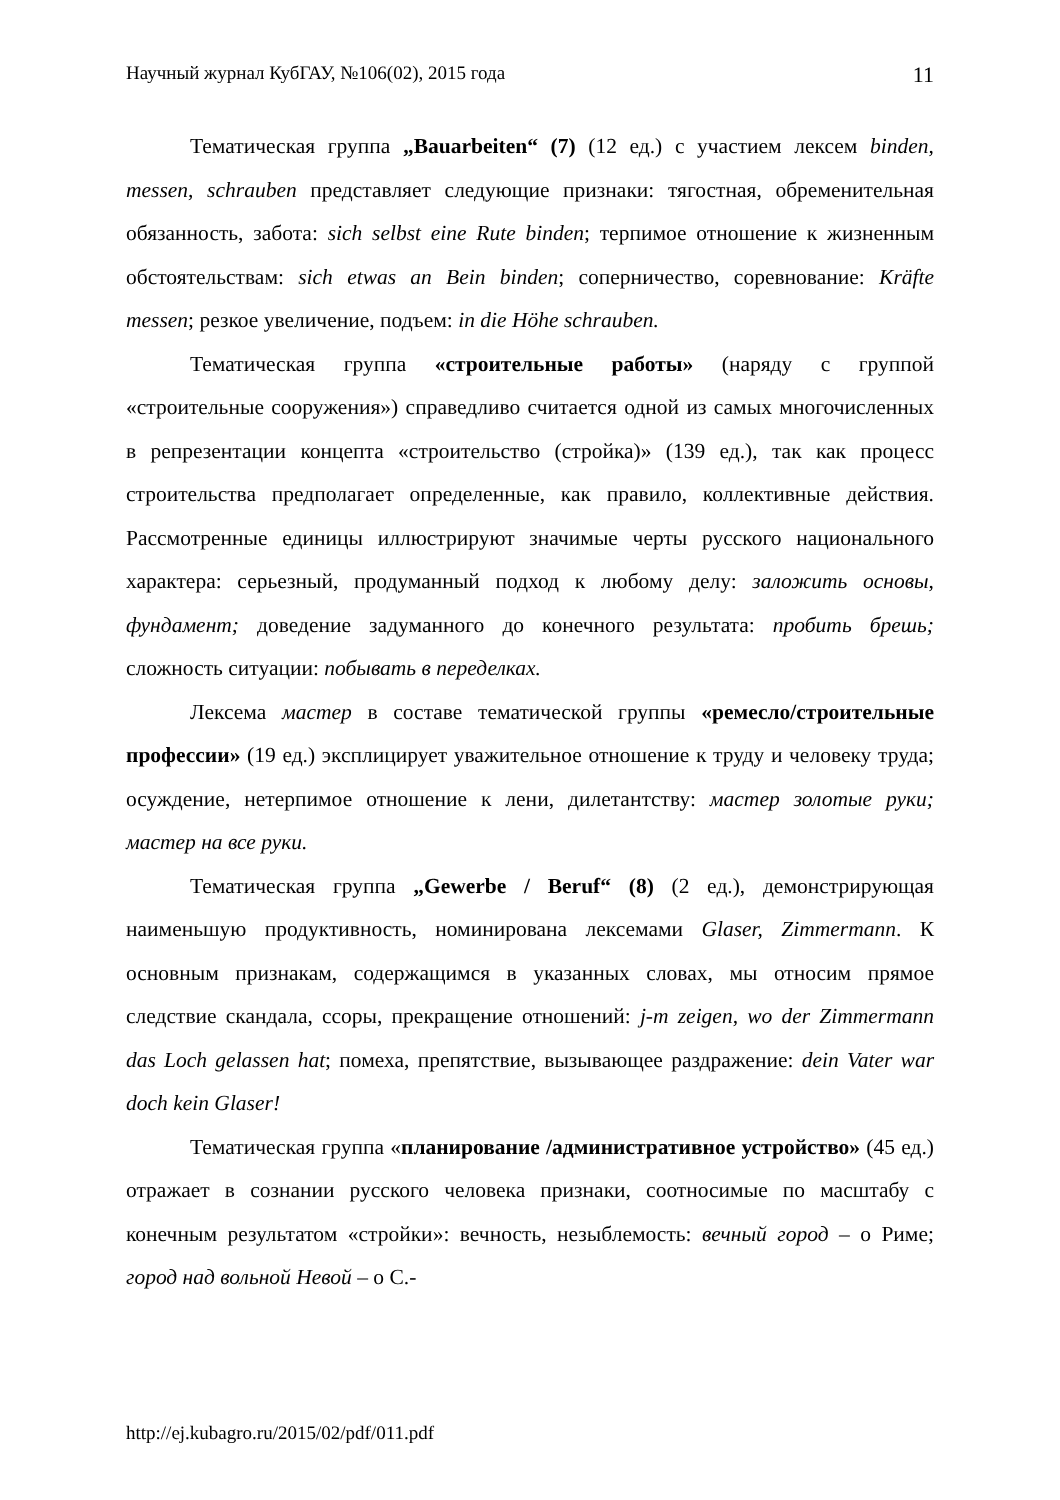Научный журнал КубГАУ, №106(02), 2015 года 11
Тематическая группа „Bauarbeiten“ (7) (12 ед.) с участием лексем binden, messen, schrauben представляет следующие признаки: тягостная, обременительная обязанность, забота: sich selbst eine Rute binden; терпимое отношение к жизненным обстоятельствам: sich etwas an Bein binden; соперничество, соревнование: Kräfte messen; резкое увеличение, подъем: in die Höhe schrauben.
Тематическая группа «строительные работы» (наряду с группой «строительные сооружения») справедливо считается одной из самых многочисленных в репрезентации концепта «строительство (стройка)» (139 ед.), так как процесс строительства предполагает определенные, как правило, коллективные действия. Рассмотренные единицы иллюстрируют значимые черты русского национального характера: серьезный, продуманный подход к любому делу: заложить основы, фундамент; доведение задуманного до конечного результата: пробить брешь; сложность ситуации: побывать в переделках.
Лексема мастер в составе тематической группы «ремесло/строительные профессии» (19 ед.) эксплицирует уважительное отношение к труду и человеку труда; осуждение, нетерпимое отношение к лени, дилетантству: мастер золотые руки; мастер на все руки.
Тематическая группа „Gewerbe / Beruf“ (8) (2 ед.), демонстрирующая наименьшую продуктивность, номинирована лексемами Glaser, Zimmermann. К основным признакам, содержащимся в указанных словах, мы относим прямое следствие скандала, ссоры, прекращение отношений: j-m zeigen, wo der Zimmermann das Loch gelassen hat; помеха, препятствие, вызывающее раздражение: dein Vater war doch kein Glaser!
Тематическая группа «планирование /административное устройство» (45 ед.) отражает в сознании русского человека признаки, соотносимые по масштабу с конечным результатом «стройки»: вечность, незыблемость: вечный город – о Риме; город над вольной Невой – о С.-
http://ej.kubagro.ru/2015/02/pdf/011.pdf